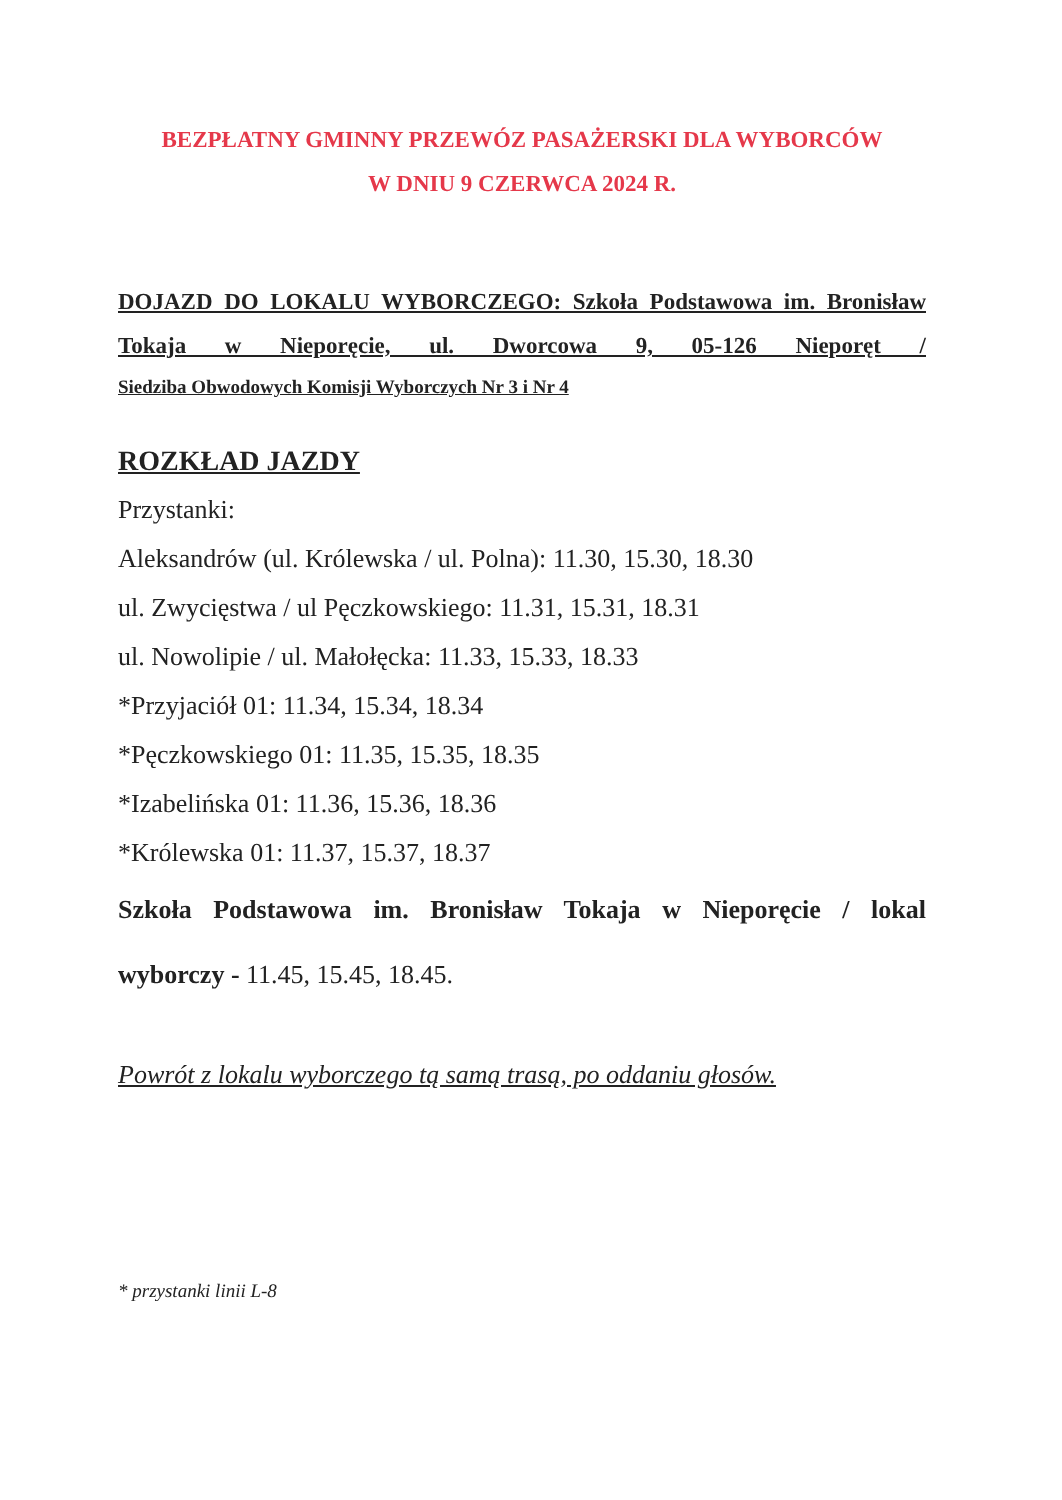BEZPŁATNY GMINNY PRZEWÓZ PASAŻERSKI DLA WYBORCÓW
W DNIU 9 CZERWCA 2024 R.
DOJAZD DO LOKALU WYBORCZEGO: Szkoła Podstawowa im. Bronisław Tokaja w Nieporęcie, ul. Dworcowa 9, 05-126 Nieporęt /
Siedziba Obwodowych Komisji Wyborczych Nr 3 i Nr 4
ROZKŁAD JAZDY
Przystanki:
Aleksandrów (ul. Królewska / ul. Polna): 11.30, 15.30, 18.30
ul. Zwycięstwa / ul Pęczkowskiego: 11.31, 15.31, 18.31
ul. Nowolipie / ul. Małołęcka: 11.33, 15.33, 18.33
*Przyjaciół 01: 11.34, 15.34, 18.34
*Pęczkowskiego 01: 11.35, 15.35, 18.35
*Izabelińska 01: 11.36, 15.36, 18.36
*Królewska 01: 11.37, 15.37, 18.37
Szkoła Podstawowa im. Bronisław Tokaja w Nieporęcie / lokal
wyborczy - 11.45, 15.45, 18.45.
Powrót z lokalu wyborczego tą samą trasą, po oddaniu głosów.
* przystanki linii L-8